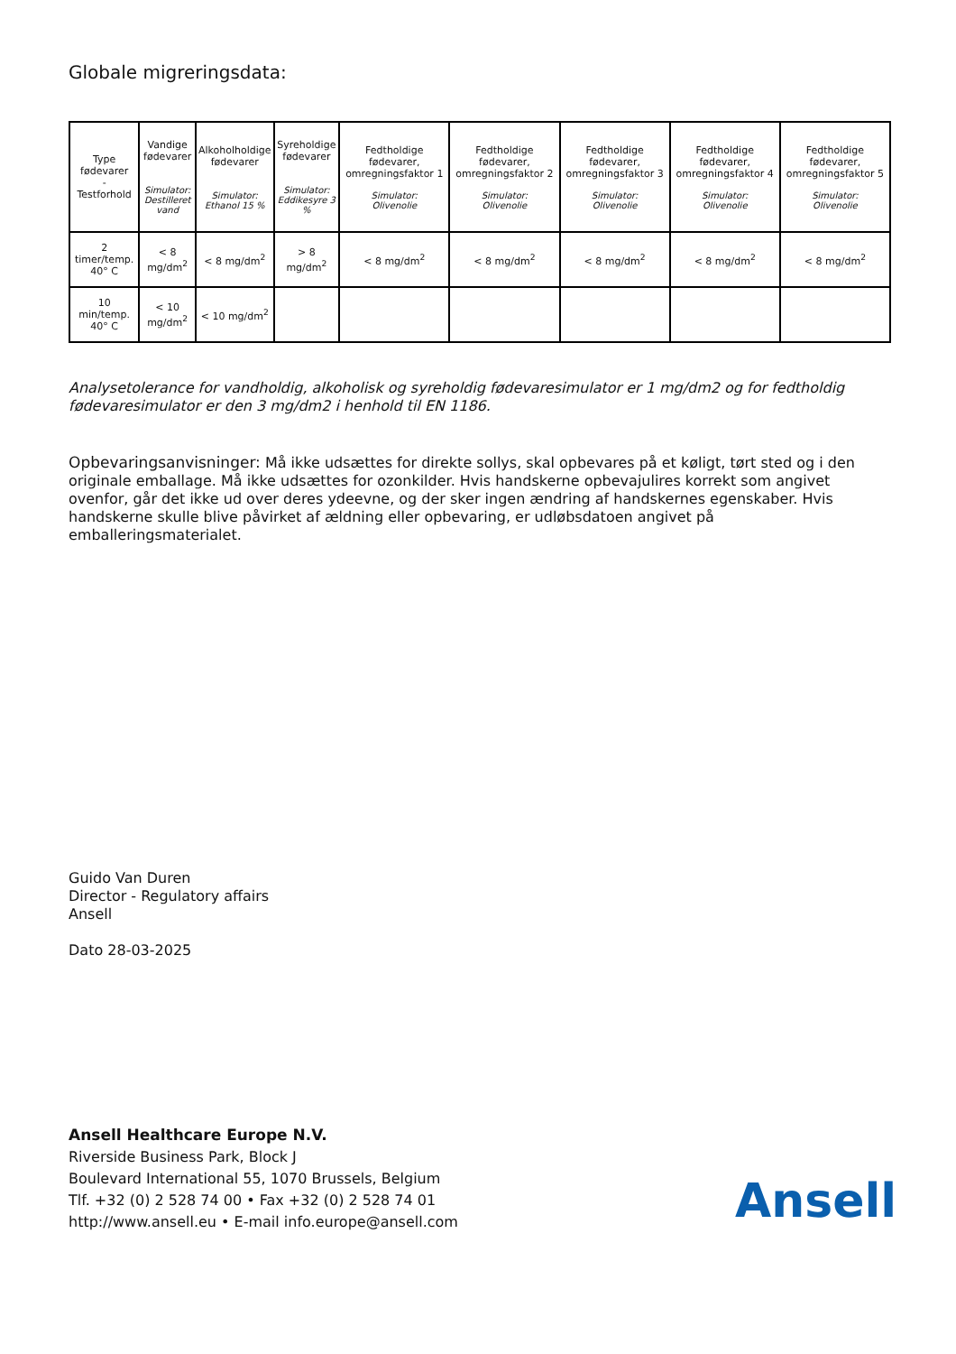Globale migreringsdata:
| Type fødevarer - Testforhold | Vandige fødevarer Simulator: Destilleret vand | Alkoholholdige fødevarer Simulator: Ethanol 15 % | Syreholdige fødevarer Simulator: Eddikesyre 3 % | Fedtholdige fødevarer, omregningsfaktor 1 Simulator: Olivenolie | Fedtholdige fødevarer, omregningsfaktor 2 Simulator: Olivenolie | Fedtholdige fødevarer, omregningsfaktor 3 Simulator: Olivenolie | Fedtholdige fødevarer, omregningsfaktor 4 Simulator: Olivenolie | Fedtholdige fødevarer, omregningsfaktor 5 Simulator: Olivenolie |
| --- | --- | --- | --- | --- | --- | --- | --- | --- |
| 2 timer/temp. 40° C | < 8 mg/dm<sup>2</sup> | < 8 mg/dm<sup>2</sup> | > 8 mg/dm<sup>2</sup> | < 8 mg/dm<sup>2</sup> | < 8 mg/dm<sup>2</sup> | < 8 mg/dm<sup>2</sup> | < 8 mg/dm<sup>2</sup> | < 8 mg/dm<sup>2</sup> |
| 10 min/temp. 40° C | < 10 mg/dm<sup>2</sup> | < 10 mg/dm<sup>2</sup> | | | | | | |
Analysetolerance for vandholdig, alkoholisk og syreholdig fødevaresimulator er 1 mg/dm2 og for fedtholdig fødevaresimulator er den 3 mg/dm2 i henhold til EN 1186.
Opbevaringsanvisninger: Må ikke udsættes for direkte sollys, skal opbevares på et køligt, tørt sted og i den originale emballage. Må ikke udsættes for ozonkilder. Hvis handskerne opbevajulires korrekt som angivet ovenfor, går det ikke ud over deres ydeevne, og der sker ingen ændring af handskernes egenskaber. Hvis handskerne skulle blive påvirket af ældning eller opbevaring, er udløbsdatoen angivet på emballeringsmaterialet.
Guido Van Duren
Director - Regulatory affairs
Ansell
Dato 28-03-2025
Ansell Healthcare Europe N.V.
Riverside Business Park, Block J
Boulevard International 55, 1070 Brussels, Belgium
Tlf. +32 (0) 2 528 74 00 • Fax +32 (0) 2 528 74 01
http://www.ansell.eu • E-mail info.europe@ansell.com
Ansell